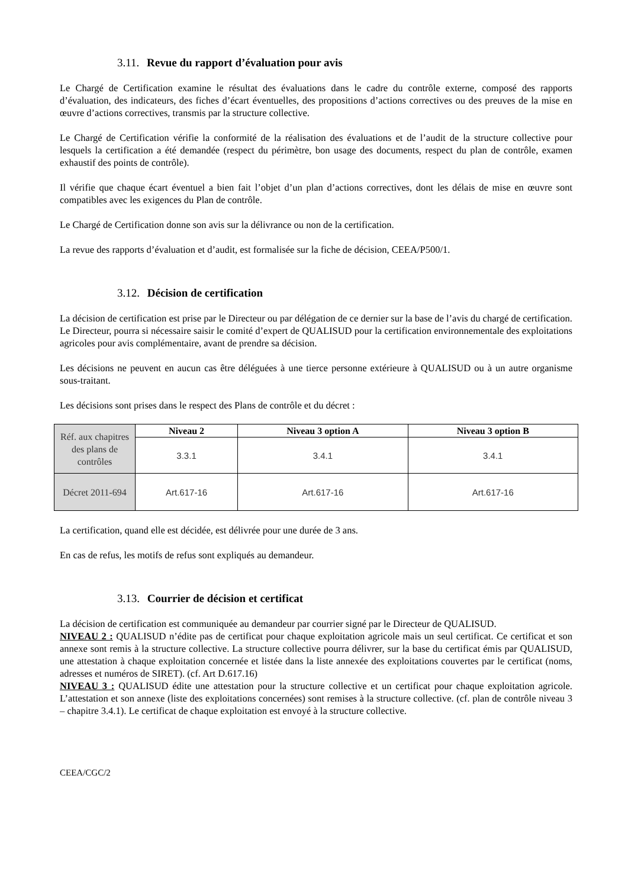3.11. Revue du rapport d’évaluation pour avis
Le Chargé de Certification examine le résultat des évaluations dans le cadre du contrôle externe, composé des rapports d’évaluation, des indicateurs, des fiches d’écart éventuelles, des propositions d’actions correctives ou des preuves de la mise en œuvre d’actions correctives, transmis par la structure collective.
Le Chargé de Certification vérifie la conformité de la réalisation des évaluations et de l’audit de la structure collective pour lesquels la certification a été demandée (respect du périmètre, bon usage des documents, respect du plan de contrôle, examen exhaustif des points de contrôle).
Il vérifie que chaque écart éventuel a bien fait l’objet d’un plan d’actions correctives, dont les délais de mise en œuvre sont compatibles avec les exigences du Plan de contrôle.
Le Chargé de Certification donne son avis sur la délivrance ou non de la certification.
La revue des rapports d’évaluation et d’audit, est formalisée sur la fiche de décision, CEEA/P500/1.
3.12. Décision de certification
La décision de certification est prise par le Directeur ou par délégation de ce dernier sur la base de l’avis du chargé de certification. Le Directeur, pourra si nécessaire saisir le comité d’expert de QUALISUD pour la certification environnementale des exploitations agricoles pour avis complémentaire, avant de prendre sa décision.
Les décisions ne peuvent en aucun cas être déléguées à une tierce personne extérieure à QUALISUD ou à un autre organisme sous-traitant.
Les décisions sont prises dans le respect des Plans de contrôle et du décret :
| Réf. aux chapitres des plans de contrôles | Niveau 2 | Niveau 3 option A | Niveau 3 option B |
| | 3.3.1 | 3.4.1 | 3.4.1 |
| Décret 2011-694 | Art.617-16 | Art.617-16 | Art.617-16 |
La certification, quand elle est décidée, est délivrée pour une durée de 3 ans.
En cas de refus, les motifs de refus sont expliqués au demandeur.
3.13. Courrier de décision et certificat
La décision de certification est communiquée au demandeur par courrier signé par le Directeur de QUALISUD.
NIVEAU 2 : QUALISUD n’édite pas de certificat pour chaque exploitation agricole mais un seul certificat. Ce certificat et son annexe sont remis à la structure collective. La structure collective pourra délivrer, sur la base du certificat émis par QUALISUD, une attestation à chaque exploitation concernée et listée dans la liste annexée des exploitations couvertes par le certificat (noms, adresses et numéros de SIRET). (cf. Art D.617.16)
NIVEAU 3 : QUALISUD édite une attestation pour la structure collective et un certificat pour chaque exploitation agricole. L’attestation et son annexe (liste des exploitations concernées) sont remises à la structure collective. (cf. plan de contrôle niveau 3 – chapitre 3.4.1). Le certificat de chaque exploitation est envoyé à la structure collective.
CEEA/CGC/2